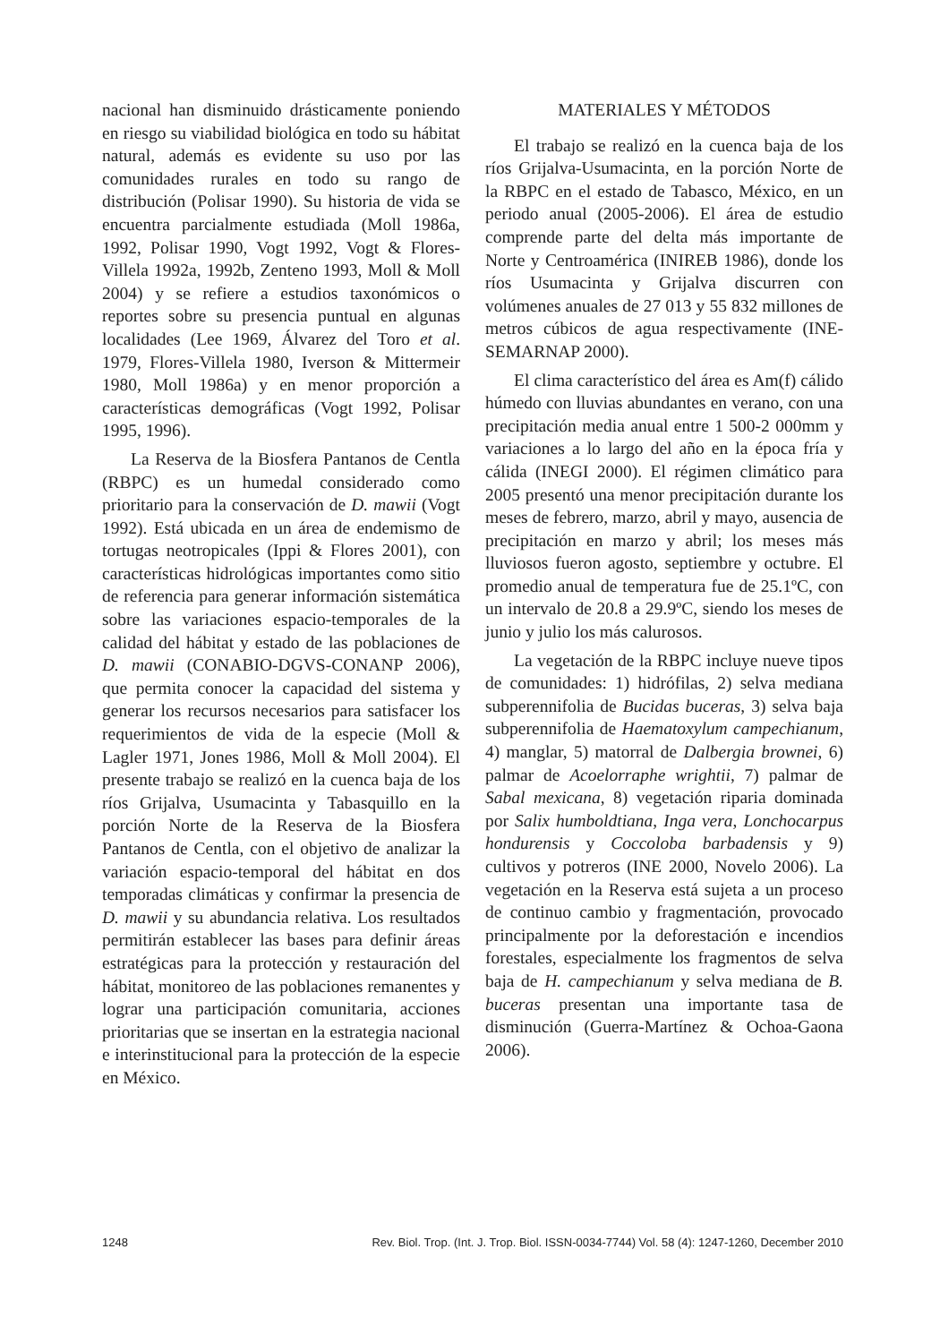nacional han disminuido drásticamente poniendo en riesgo su viabilidad biológica en todo su hábitat natural, además es evidente su uso por las comunidades rurales en todo su rango de distribución (Polisar 1990). Su historia de vida se encuentra parcialmente estudiada (Moll 1986a, 1992, Polisar 1990, Vogt 1992, Vogt & Flores-Villela 1992a, 1992b, Zenteno 1993, Moll & Moll 2004) y se refiere a estudios taxonómicos o reportes sobre su presencia puntual en algunas localidades (Lee 1969, Álvarez del Toro et al. 1979, Flores-Villela 1980, Iverson & Mittermeir 1980, Moll 1986a) y en menor proporción a características demográficas (Vogt 1992, Polisar 1995, 1996).
La Reserva de la Biosfera Pantanos de Centla (RBPC) es un humedal considerado como prioritario para la conservación de D. mawii (Vogt 1992). Está ubicada en un área de endemismo de tortugas neotropicales (Ippi & Flores 2001), con características hidrológicas importantes como sitio de referencia para generar información sistemática sobre las variaciones espacio-temporales de la calidad del hábitat y estado de las poblaciones de D. mawii (CONABIO-DGVS-CONANP 2006), que permita conocer la capacidad del sistema y generar los recursos necesarios para satisfacer los requerimientos de vida de la especie (Moll & Lagler 1971, Jones 1986, Moll & Moll 2004). El presente trabajo se realizó en la cuenca baja de los ríos Grijalva, Usumacinta y Tabasquillo en la porción Norte de la Reserva de la Biosfera Pantanos de Centla, con el objetivo de analizar la variación espacio-temporal del hábitat en dos temporadas climáticas y confirmar la presencia de D. mawii y su abundancia relativa. Los resultados permitirán establecer las bases para definir áreas estratégicas para la protección y restauración del hábitat, monitoreo de las poblaciones remanentes y lograr una participación comunitaria, acciones prioritarias que se insertan en la estrategia nacional e interinstitucional para la protección de la especie en México.
MATERIALES Y MÉTODOS
El trabajo se realizó en la cuenca baja de los ríos Grijalva-Usumacinta, en la porción Norte de la RBPC en el estado de Tabasco, México, en un periodo anual (2005-2006). El área de estudio comprende parte del delta más importante de Norte y Centroamérica (INIREB 1986), donde los ríos Usumacinta y Grijalva discurren con volúmenes anuales de 27 013 y 55 832 millones de metros cúbicos de agua respectivamente (INE-SEMARNAP 2000).
El clima característico del área es Am(f) cálido húmedo con lluvias abundantes en verano, con una precipitación media anual entre 1 500-2 000mm y variaciones a lo largo del año en la época fría y cálida (INEGI 2000). El régimen climático para 2005 presentó una menor precipitación durante los meses de febrero, marzo, abril y mayo, ausencia de precipitación en marzo y abril; los meses más lluviosos fueron agosto, septiembre y octubre. El promedio anual de temperatura fue de 25.1ºC, con un intervalo de 20.8 a 29.9ºC, siendo los meses de junio y julio los más calurosos.
La vegetación de la RBPC incluye nueve tipos de comunidades: 1) hidrófilas, 2) selva mediana subperennifolia de Bucidas buceras, 3) selva baja subperennifolia de Haematoxylum campechianum, 4) manglar, 5) matorral de Dalbergia brownei, 6) palmar de Acoelorraphe wrightii, 7) palmar de Sabal mexicana, 8) vegetación riparia dominada por Salix humboldtiana, Inga vera, Lonchocarpus hondurensis y Coccoloba barbadensis y 9) cultivos y potreros (INE 2000, Novelo 2006). La vegetación en la Reserva está sujeta a un proceso de continuo cambio y fragmentación, provocado principalmente por la deforestación e incendios forestales, especialmente los fragmentos de selva baja de H. campechianum y selva mediana de B. buceras presentan una importante tasa de disminución (Guerra-Martínez & Ochoa-Gaona 2006).
1248 Rev. Biol. Trop. (Int. J. Trop. Biol. ISSN-0034-7744) Vol. 58 (4): 1247-1260, December 2010